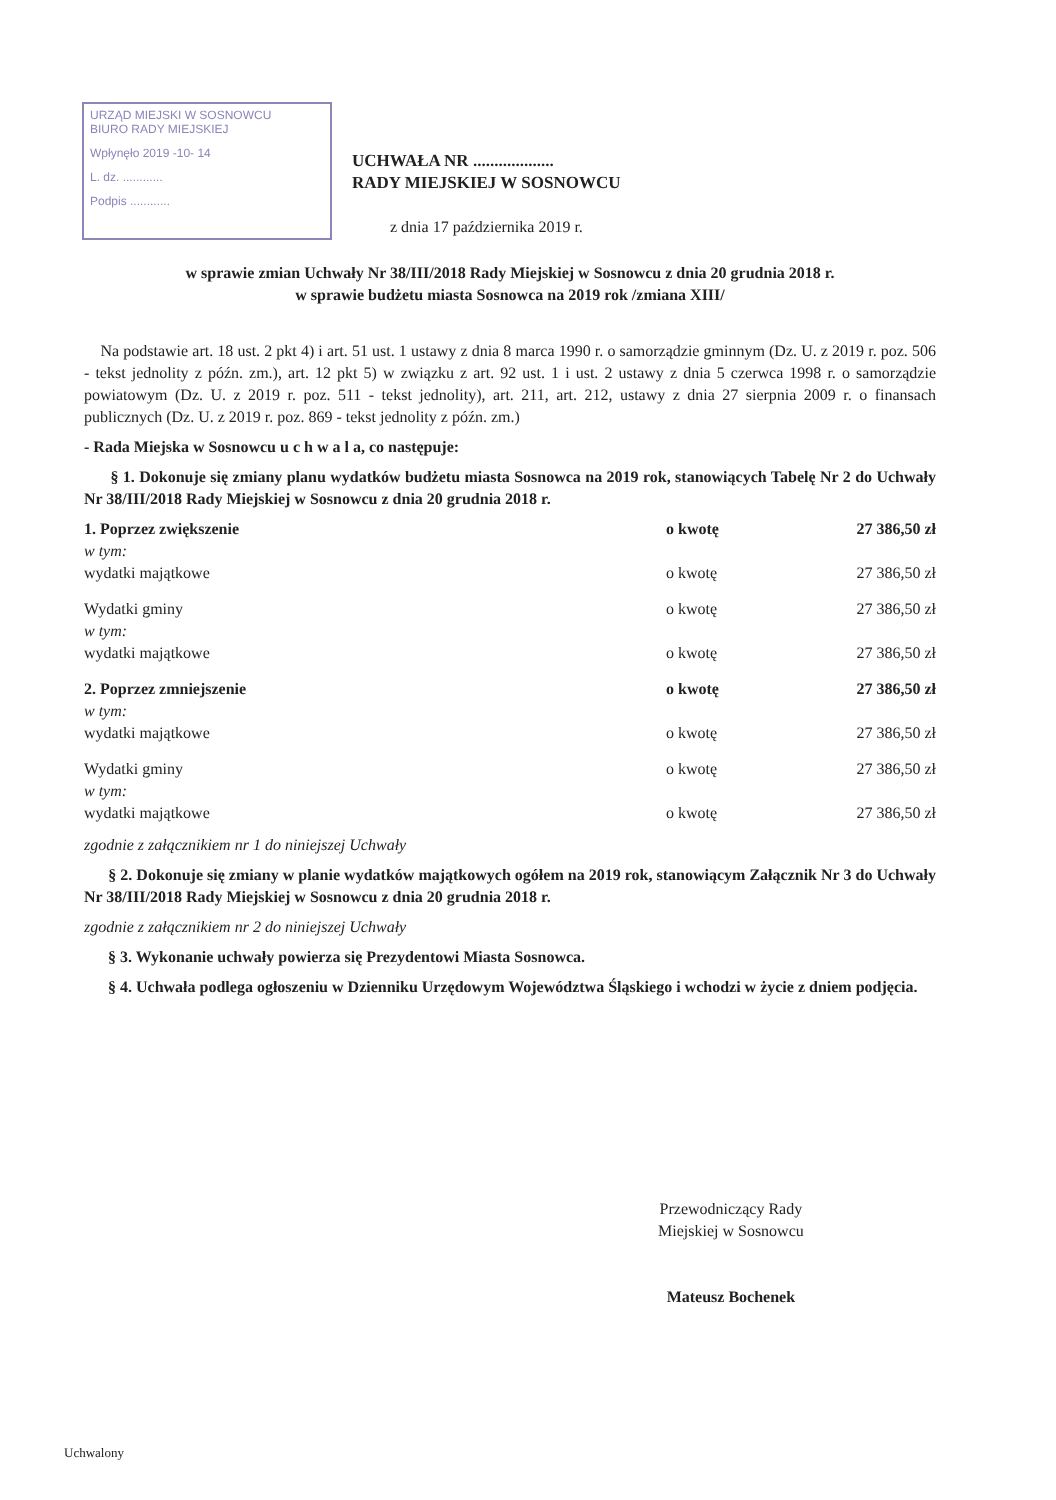URZĄD MIEJSKI W SOSNOWCU
BIURO RADY MIEJSKIEJ
Wpłynęło 2019 -10- 14
L. dz. ............
Podpis ............
UCHWAŁA NR ...................
RADY MIEJSKIEJ W SOSNOWCU
z dnia 17 października 2019 r.
w sprawie zmian Uchwały Nr 38/III/2018 Rady Miejskiej w Sosnowcu z dnia 20 grudnia 2018 r.
w sprawie budżetu miasta Sosnowca na 2019 rok /zmiana XIII/
Na podstawie art. 18 ust. 2 pkt 4) i art. 51 ust. 1 ustawy z dnia 8 marca 1990 r. o samorządzie gminnym (Dz. U. z 2019 r. poz. 506 - tekst jednolity z późn. zm.), art. 12 pkt 5) w związku z art. 92 ust. 1 i ust. 2 ustawy z dnia 5 czerwca 1998 r. o samorządzie powiatowym (Dz. U. z 2019 r. poz. 511 - tekst jednolity), art. 211, art. 212, ustawy z dnia 27 sierpnia 2009 r. o finansach publicznych (Dz. U. z 2019 r. poz. 869 - tekst jednolity z późn. zm.)
- Rada Miejska w Sosnowcu u c h w a l a, co następuje:
§ 1. Dokonuje się zmiany planu wydatków budżetu miasta Sosnowca na 2019 rok, stanowiących Tabelę Nr 2 do Uchwały Nr 38/III/2018 Rady Miejskiej w Sosnowcu z dnia 20 grudnia 2018 r.
| 1. Poprzez zwiększenie | o kwotę | 27 386,50 zł |
| w tym: wydatki majątkowe | o kwotę | 27 386,50 zł |
| Wydatki gminy | o kwotę | 27 386,50 zł |
| w tym: wydatki majątkowe | o kwotę | 27 386,50 zł |
| 2. Poprzez zmniejszenie | o kwotę | 27 386,50 zł |
| w tym: wydatki majątkowe | o kwotę | 27 386,50 zł |
| Wydatki gminy | o kwotę | 27 386,50 zł |
| w tym: wydatki majątkowe | o kwotę | 27 386,50 zł |
zgodnie z załącznikiem nr 1 do niniejszej Uchwały
§ 2. Dokonuje się zmiany w planie wydatków majątkowych ogółem na 2019 rok, stanowiącym Załącznik Nr 3 do Uchwały Nr 38/III/2018 Rady Miejskiej w Sosnowcu z dnia 20 grudnia 2018 r.
zgodnie z załącznikiem nr 2 do niniejszej Uchwały
§ 3. Wykonanie uchwały powierza się Prezydentowi Miasta Sosnowca.
§ 4. Uchwała podlega ogłoszeniu w Dzienniku Urzędowym Województwa Śląskiego i wchodzi w życie z dniem podjęcia.
Przewodniczący Rady
Miejskiej w Sosnowcu
Mateusz Bochenek
Uchwalony